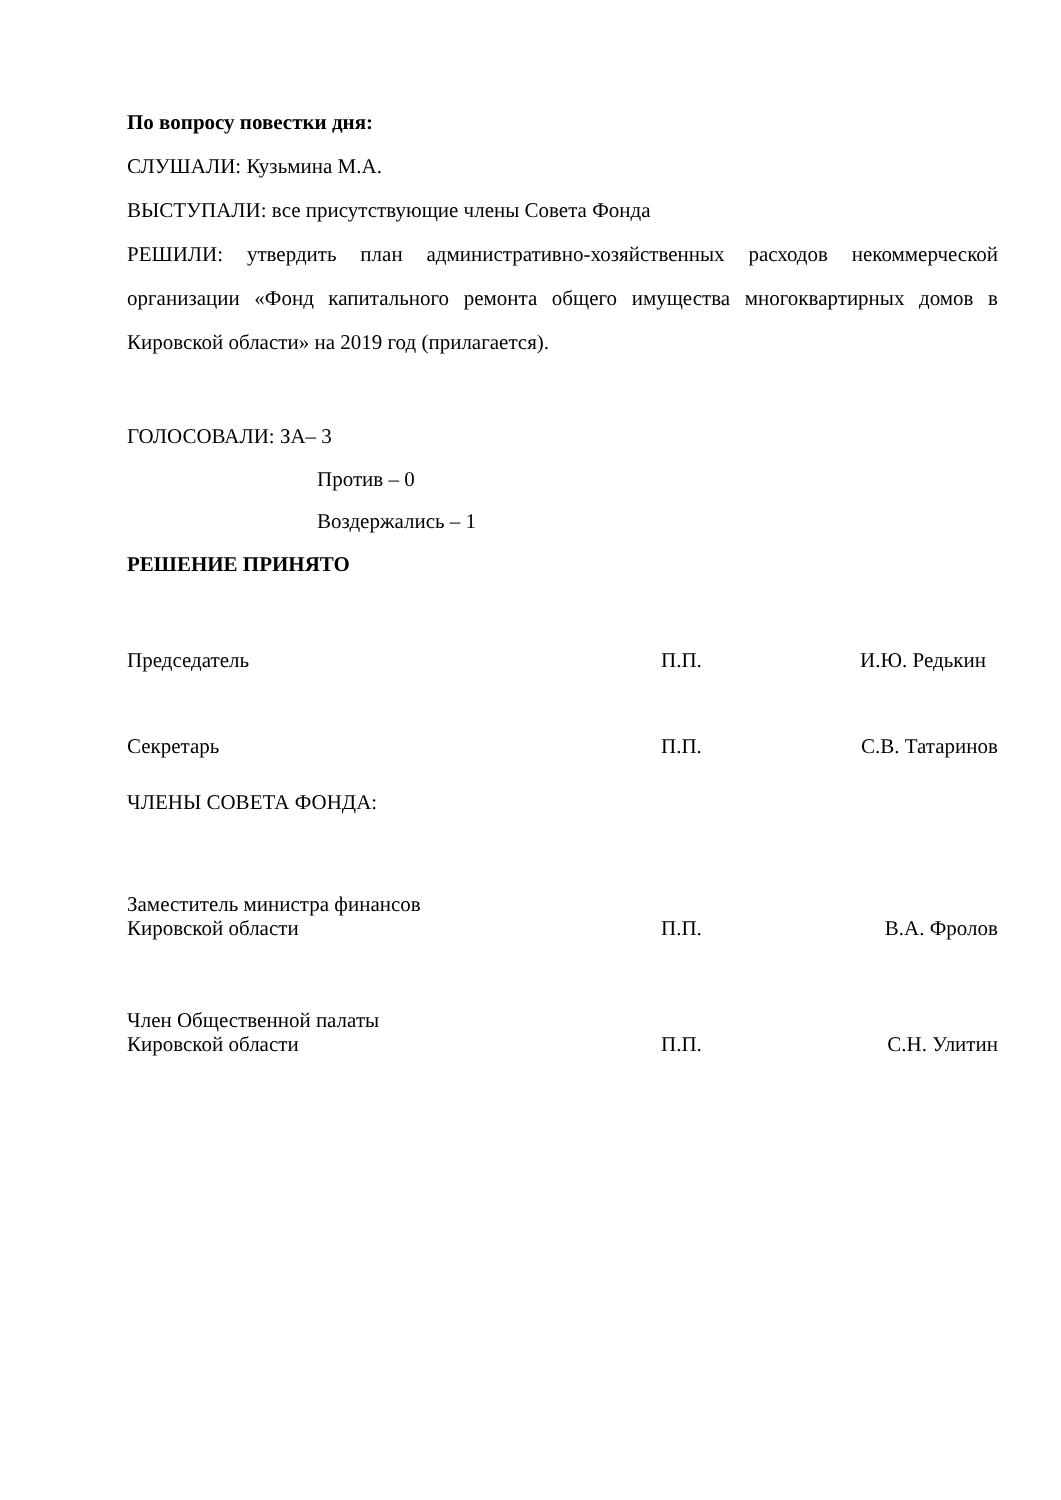По вопросу повестки дня:
СЛУШАЛИ: Кузьмина М.А.
ВЫСТУПАЛИ: все присутствующие члены Совета Фонда
РЕШИЛИ: утвердить план административно-хозяйственных расходов некоммерческой организации «Фонд капитального ремонта общего имущества многоквартирных домов в Кировской области» на 2019 год (прилагается).
ГОЛОСОВАЛИ: ЗА– 3
Против – 0
Воздержались – 1
РЕШЕНИЕ ПРИНЯТО
Председатель
П.П.
И.Ю. Редькин
Секретарь
П.П.
С.В. Татаринов
ЧЛЕНЫ СОВЕТА ФОНДА:
Заместитель министра финансов
Кировской области
П.П.
В.А. Фролов
Член Общественной палаты
Кировской области
П.П.
С.Н. Улитин